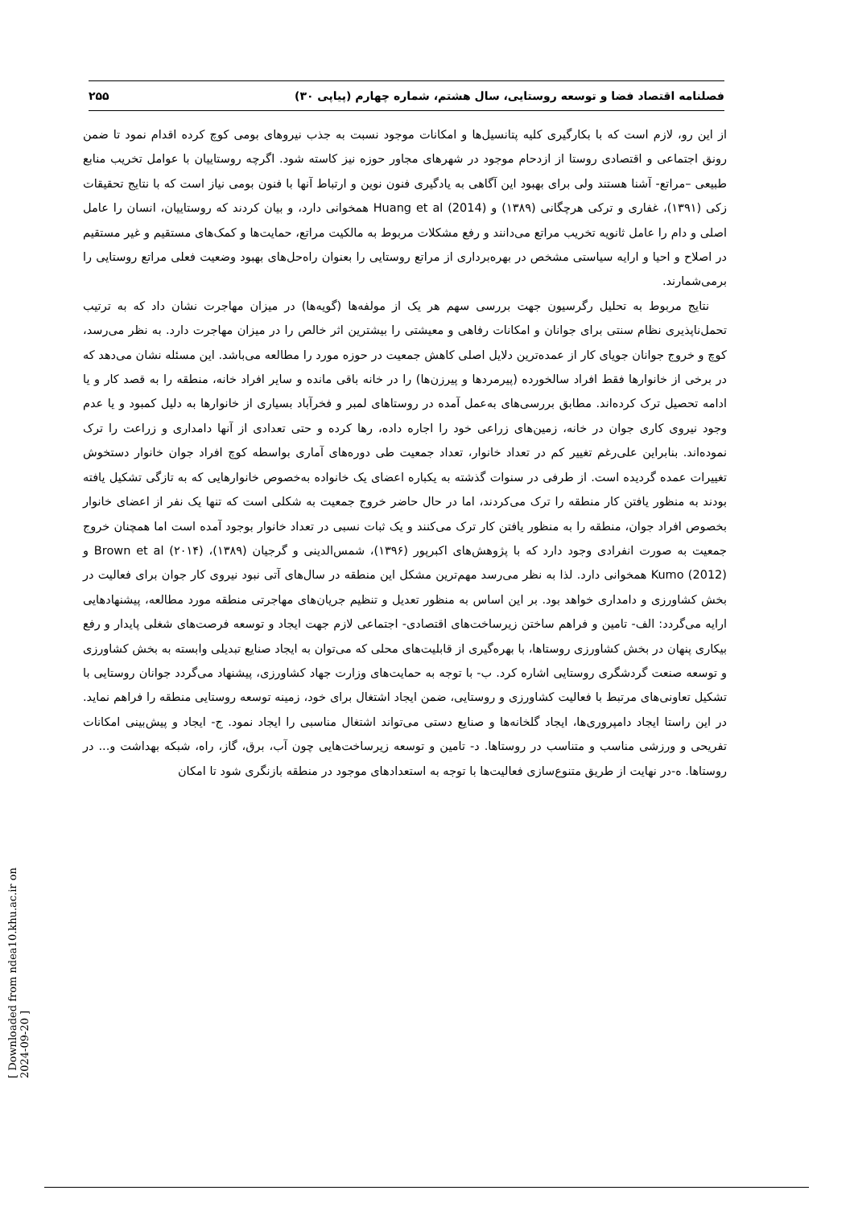فصلنامه اقتصاد فضا و توسعه روستایی، سال هشتم، شماره چهارم (پیاپی ۳۰) ۲۵۵
از این رو، لازم است که با بکارگیری کلیه پتانسیل‌ها و امکانات موجود نسبت به جذب نیروهای بومی کوچ کرده اقدام نمود تا ضمن رونق اجتماعی و اقتصادی روستا از ازدحام موجود در شهرهای مجاور حوزه نیز کاسته شود. اگرچه روستاییان با عوامل تخریب منابع طبیعی –مراتع- آشنا هستند ولی برای بهبود این آگاهی به یادگیری فنون نوین و ارتباط آنها با فنون بومی نیاز است که با نتایج تحقیقات زکی (۱۳۹۱)، غفاری و ترکی هرچگانی (۱۳۸۹) و Huang et al (2014) همخوانی دارد، و بیان کردند که روستاییان، انسان را عامل اصلی و دام را عامل ثانویه تخریب مراتع می‌دانند و رفع مشکلات مربوط به مالکیت مراتع، حمایت‌ها و کمک‌های مستقیم و غیر مستقیم در اصلاح و احیا و ارایه سیاستی مشخص در بهره‌برداری از مراتع روستایی را بعنوان راه‌حل‌های بهبود وضعیت فعلی مراتع روستایی را برمی‌شمارند.
نتایج مربوط به تحلیل رگرسیون جهت بررسی سهم هر یک از مولفه‌ها (گویه‌ها) در میزان مهاجرت نشان داد که به ترتیب تحمل‌ناپذیری نظام سنتی برای جوانان و امکانات رفاهی و معیشتی را بیشترین اثر خالص را در میزان مهاجرت دارد. به نظر می‌رسد، کوچ و خروج جوانان جویای کار از عمده‌ترین دلایل اصلی کاهش جمعیت در حوزه مورد را مطالعه می‌باشد. این مسئله نشان می‌دهد که در برخی از خانوارها فقط افراد سالخورده (پیرمردها و پیرزن‌ها) را در خانه باقی مانده و سایر افراد خانه، منطقه را به قصد کار و یا ادامه تحصیل ترک کرده‌اند. مطابق بررسی‌های به‌عمل آمده در روستاهای لمبر و فخرآباد بسیاری از خانوارها به دلیل کمبود و یا عدم وجود نیروی کاری جوان در خانه، زمین‌های زراعی خود را اجاره داده، رها کرده و حتی تعدادی از آنها دامداری و زراعت را ترک نموده‌اند. بنابراین علی‌رغم تغییر کم در تعداد خانوار، تعداد جمعیت طی دوره‌های آماری بواسطه کوچ افراد جوان خانوار دستخوش تغییرات عمده گردیده است. از طرفی در سنوات گذشته به یکباره اعضای یک خانواده به‌خصوص خانوارهایی که به تازگی تشکیل یافته بودند به منظور یافتن کار منطقه را ترک می‌کردند، اما در حال حاضر خروج جمعیت به شکلی است که تنها یک نفر از اعضای خانوار بخصوص افراد جوان، منطقه را به منظور یافتن کار ترک می‌کنند و یک ثبات نسبی در تعداد خانوار بوجود آمده است اما همچنان خروج جمعیت به صورت انفرادی وجود دارد که با پژوهش‌های اکبرپور (۱۳۹۶)، شمس‌الدینی و گرجیان (۱۳۸۹)، Brown et al (۲۰۱۴) و Kumo (2012) همخوانی دارد. لذا به نظر می‌رسد مهم‌ترین مشکل این منطقه در سال‌های آتی نبود نیروی کار جوان برای فعالیت در بخش کشاورزی و دامداری خواهد بود. بر این اساس به منظور تعدیل و تنظیم جریان‌های مهاجرتی منطقه مورد مطالعه، پیشنهادهایی ارایه می‌گردد: الف- تامین و فراهم ساختن زیرساخت‌های اقتصادی- اجتماعی لازم جهت ایجاد و توسعه فرصت‌های شغلی پایدار و رفع بیکاری پنهان در بخش کشاورزی روستاها، با بهره‌گیری از قابلیت‌های محلی که می‌توان به ایجاد صنایع تبدیلی وابسته به بخش کشاورزی و توسعه صنعت گردشگری روستایی اشاره کرد. ب- با توجه به حمایت‌های وزارت جهاد کشاورزی، پیشنهاد می‌گردد جوانان روستایی با تشکیل تعاونی‌های مرتبط با فعالیت کشاورزی و روستایی، ضمن ایجاد اشتغال برای خود، زمینه توسعه روستایی منطقه را فراهم نماید. در این راستا ایجاد دامپروری‌ها، ایجاد گلخانه‌ها و صنایع دستی می‌تواند اشتغال مناسبی را ایجاد نمود. ج- ایجاد و پیش‌بینی امکانات تفریحی و ورزشی مناسب و متناسب در روستاها. د- تامین و توسعه زیرساخت‌هایی چون آب، برق، گاز، راه، شبکه بهداشت و... در روستاها. ه-در نهایت از طریق متنوع‌سازی فعالیت‌ها با توجه به استعدادهای موجود در منطقه بازنگری شود تا امکان
[ Downloaded from ndea10.khu.ac.ir on 2024-09-20 ]